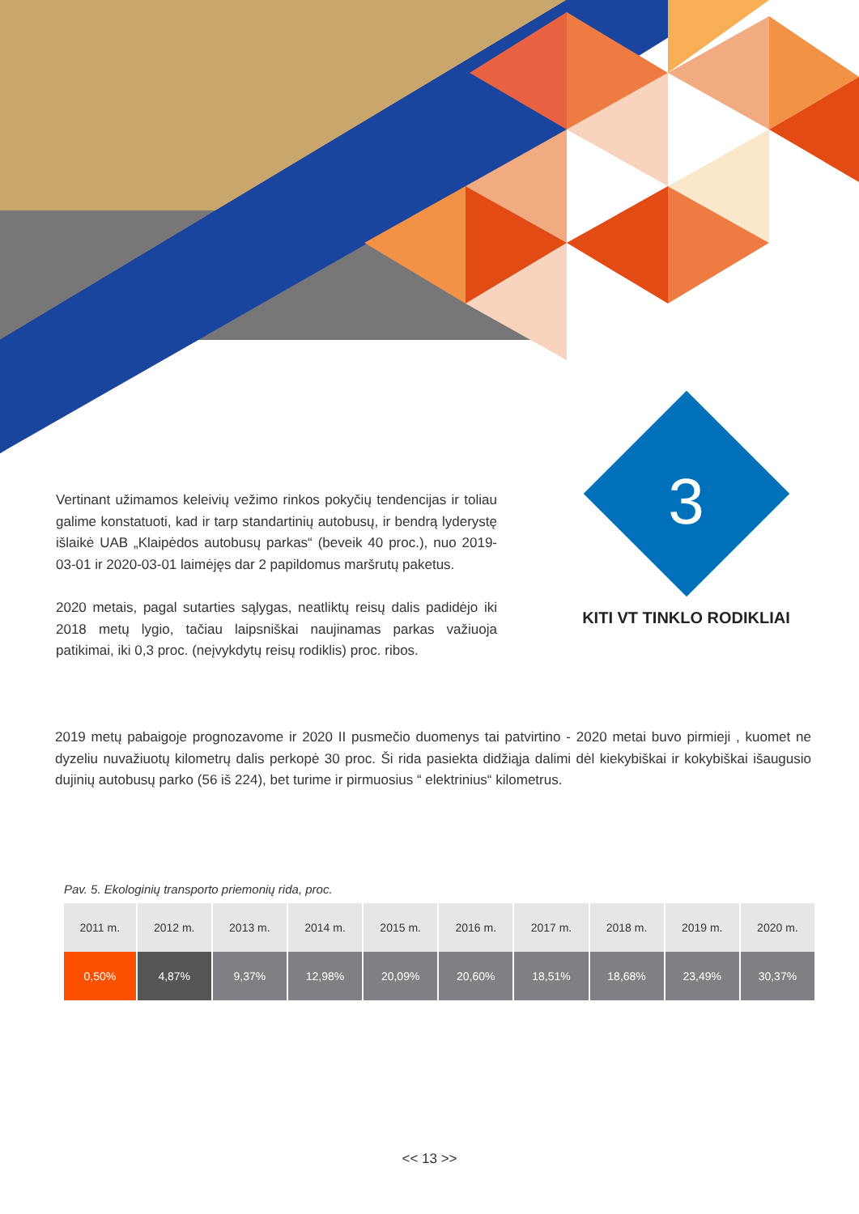Vertinant užimamos keleivių vežimo rinkos pokyčių tendencijas ir toliau galime konstatuoti, kad ir tarp standartinių autobusų, ir bendrą lyderystę išlaikė UAB „Klaipėdos autobusų parkas“ (beveik 40 proc.), nuo 2019-03-01 ir 2020-03-01 laimėjęs dar 2 papildomus maršrutų paketus.
2020 metais, pagal sutarties sąlygas, neatliktų reisų dalis padidėjo iki 2018 metų lygio, tačiau laipsniškai naujinamas parkas važiuoja patikimai, iki 0,3 proc. (neįvykdytų reisų rodiklis) proc. ribos.
3
KITI VT TINKLO RODIKLIAI
2019 metų pabaigoje prognozavome ir 2020 II pusmečio duomenys tai patvirtino - 2020 metai buvo pirmieji , kuomet ne dyzeliu nuvažiuotų kilometrų dalis perkopė 30 proc. Ši rida pasiekta didžiąja dalimi dėl kiekybiškai ir kokybiškai išaugusio dujinių autobusų parko (56 iš 224), bet turime ir pirmuosius “ elektrinius“ kilometrus.
Pav. 5. Ekologinių transporto priemonių rida, proc.
| 2011 m. | 2012 m. | 2013 m. | 2014 m. | 2015 m. | 2016 m. | 2017 m. | 2018 m. | 2019 m. | 2020 m. |
| --- | --- | --- | --- | --- | --- | --- | --- | --- | --- |
| 0,50% | 4,87% | 9,37% | 12,98% | 20,09% | 20,60% | 18,51% | 18,68% | 23,49% | 30,37% |
<< 13 >>